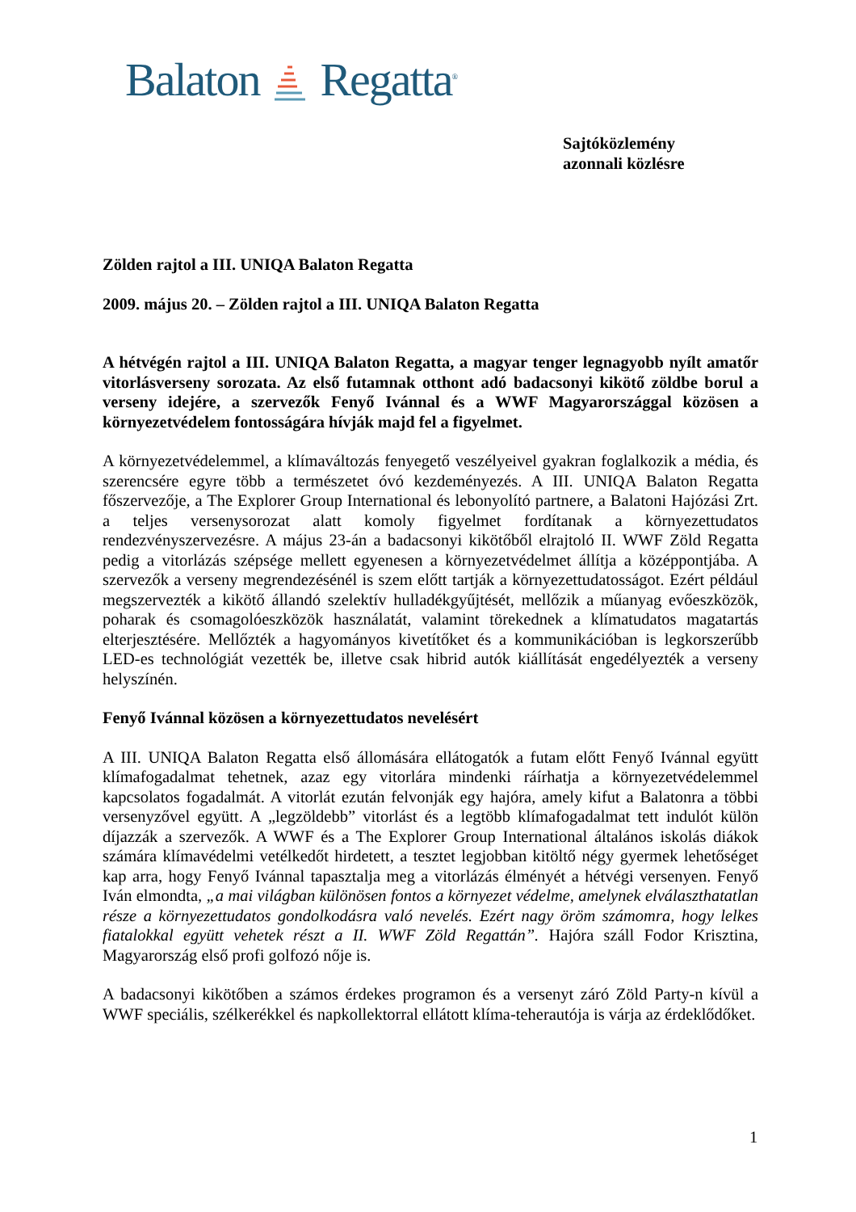Balaton Regatta<sup>®</sup>
Sajtóközlemény
azonnali közlésre
Zölden rajtol a III. UNIQA Balaton Regatta
2009. május 20. – Zölden rajtol a III. UNIQA Balaton Regatta
A hétvégén rajtol a III. UNIQA Balaton Regatta, a magyar tenger legnagyobb nyílt amatőr vitorlásverseny sorozata. Az első futamnak otthont adó badacsonyi kikötő zöldbe borul a verseny idejére, a szervezők Fenyő Ivánnal és a WWF Magyarországgal közösen a környezetvédelem fontosságára hívják majd fel a figyelmet.
A környezetvédelemmel, a klímaváltozás fenyegető veszélyeivel gyakran foglalkozik a média, és szerencsére egyre több a természetet óvó kezdeményezés. A III. UNIQA Balaton Regatta főszervezője, a The Explorer Group International és lebonyolító partnere, a Balatoni Hajózási Zrt. a teljes versenysorozat alatt komoly figyelmet fordítanak a környezettudatos rendezvényszervezésre. A május 23-án a badacsonyi kikötőből elrajtoló II. WWF Zöld Regatta pedig a vitorlázás szépsége mellett egyenesen a környezetvédelmet állítja a középpontjába. A szervezők a verseny megrendezésénél is szem előtt tartják a környezettudatosságot. Ezért például megszervezték a kikötő állandó szelektív hulladékgyűjtését, mellőzik a műanyag evőeszközök, poharak és csomagolóeszközök használatát, valamint törekednek a klímatudatos magatartás elterjesztésére. Mellőzték a hagyományos kivetítőket és a kommunikációban is legkorszerűbb LED-es technológiát vezették be, illetve csak hibrid autók kiállítását engedélyezték a verseny helyszínén.
Fenyő Ivánnal közösen a környezettudatos nevelésért
A III. UNIQA Balaton Regatta első állomására ellátogatók a futam előtt Fenyő Ivánnal együtt klímafogadalmat tehetnek, azaz egy vitorlára mindenki ráírhatja a környezetvédelemmel kapcsolatos fogadalmát. A vitorlát ezután felvonják egy hajóra, amely kifut a Balatonra a többi versenyzővel együtt. A „legzöldebb” vitorlást és a legtöbb klímafogadalmat tett indulót külön díjazzák a szervezők. A WWF és a The Explorer Group International általános iskolás diákok számára klímavédelmi vetélkedőt hirdetett, a tesztet legjobban kitöltő négy gyermek lehetőséget kap arra, hogy Fenyő Ivánnal tapasztalja meg a vitorlázás élményét a hétvégi versenyen. Fenyő Iván elmondta, „a mai világban különösen fontos a környezet védelme, amelynek elválaszthatatlan része a környezettudatos gondolkodásra való nevelés. Ezért nagy öröm számomra, hogy lelkes fiatalokkal együtt vehetek részt a II. WWF Zöld Regattán”. Hajóra száll Fodor Krisztina, Magyarország első profi golfozó nője is.
A badacsonyi kikötőben a számos érdekes programon és a versenyt záró Zöld Party-n kívül a WWF speciális, szélkerékkel és napkollektorral ellátott klíma-teherautója is várja az érdeklődőket.
1